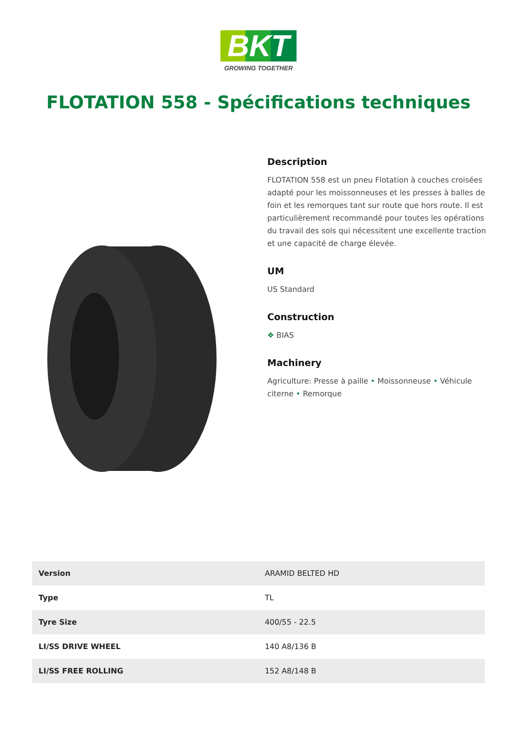BKT
GROWING TOGETHER
FLOTATION 558 - Spécifications techniques
Description
FLOTATION 558 est un pneu Flotation à couches croisées adapté pour les moissonneuses et les presses à balles de foin et les remorques tant sur route que hors route. Il est particulièrement recommandé pour toutes les opérations du travail des sols qui nécessitent une excellente traction et une capacité de charge élevée.
UM
US Standard
Construction
❖ BIAS
Machinery
Agriculture: Presse à paille • Moissonneuse • Véhicule citerne • Remorque
| Version | ARAMID BELTED HD |
| Type | TL |
| Tyre Size | 400/55 - 22.5 |
| LI/SS DRIVE WHEEL | 140 A8/136 B |
| LI/SS FREE ROLLING | 152 A8/148 B |